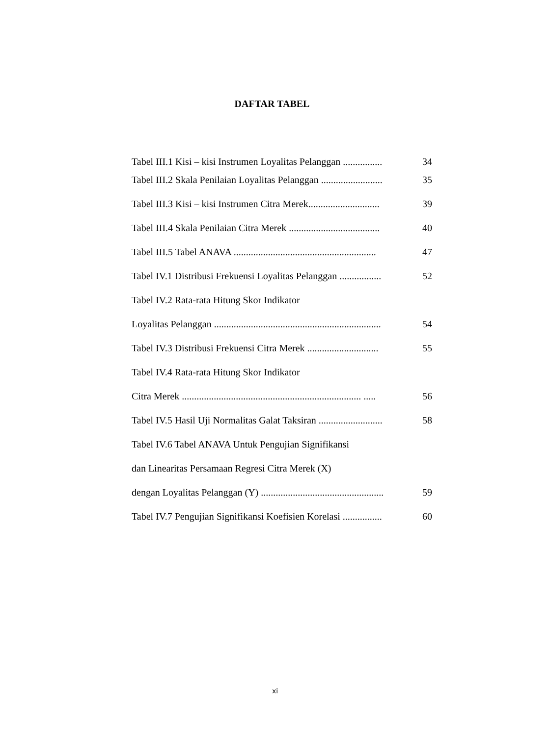DAFTAR TABEL
Tabel III.1 Kisi – kisi Instrumen Loyalitas Pelanggan ................ 34
Tabel III.2 Skala Penilaian Loyalitas Pelanggan ......................... 35
Tabel III.3 Kisi – kisi Instrumen Citra Merek............................. 39
Tabel III.4 Skala Penilaian Citra Merek ..................................... 40
Tabel III.5 Tabel ANAVA .......................................................... 47
Tabel IV.1 Distribusi Frekuensi Loyalitas Pelanggan ................. 52
Tabel IV.2 Rata-rata Hitung Skor Indikator
Loyalitas Pelanggan .................................................................... 54
Tabel IV.3 Distribusi Frekuensi Citra Merek ............................. 55
Tabel IV.4 Rata-rata Hitung Skor Indikator
Citra Merek ......................................................................... ..... 56
Tabel IV.5 Hasil Uji Normalitas Galat Taksiran .......................... 58
Tabel IV.6 Tabel ANAVA Untuk Pengujian Signifikansi
dan Linearitas Persamaan Regresi Citra Merek (X)
dengan Loyalitas Pelanggan (Y) .................................................. 59
Tabel IV.7 Pengujian Signifikansi Koefisien Korelasi ................ 60
xi